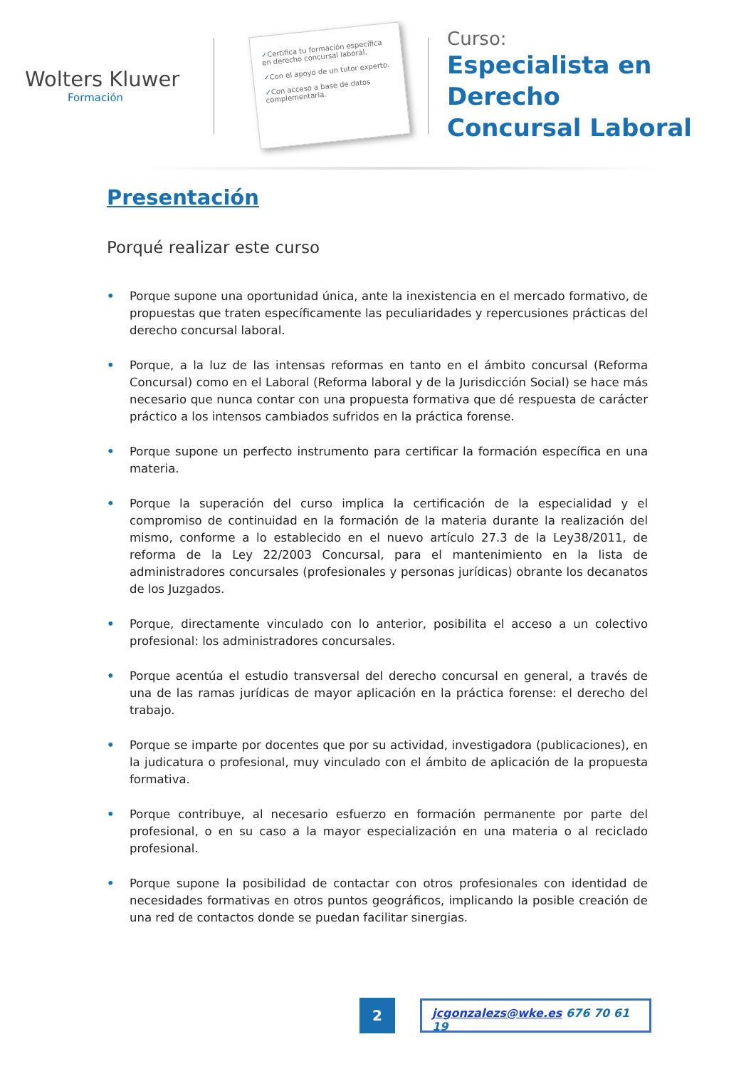Wolters Kluwer
Formación
✓Certifica tu formación específica en derecho concursal laboral.
✓Con el apoyo de un tutor experto.
✓Con acceso a base de datos complementaria.
Curso:
Especialista en Derecho
Concursal Laboral
Presentación
Porqué realizar este curso
• Porque supone una oportunidad única, ante la inexistencia en el mercado formativo, de propuestas que traten específicamente las peculiaridades y repercusiones prácticas del derecho concursal laboral.
• Porque, a la luz de las intensas reformas en tanto en el ámbito concursal (Reforma Concursal) como en el Laboral (Reforma laboral y de la Jurisdicción Social) se hace más necesario que nunca contar con una propuesta formativa que dé respuesta de carácter práctico a los intensos cambiados sufridos en la práctica forense.
• Porque supone un perfecto instrumento para certificar la formación específica en una materia.
• Porque la superación del curso implica la certificación de la especialidad y el compromiso de continuidad en la formación de la materia durante la realización del mismo, conforme a lo establecido en el nuevo artículo 27.3 de la Ley38/2011, de reforma de la Ley 22/2003 Concursal, para el mantenimiento en la lista de administradores concursales (profesionales y personas jurídicas) obrante los decanatos de los Juzgados.
• Porque, directamente vinculado con lo anterior, posibilita el acceso a un colectivo profesional: los administradores concursales.
• Porque acentúa el estudio transversal del derecho concursal en general, a través de una de las ramas jurídicas de mayor aplicación en la práctica forense: el derecho del trabajo.
• Porque se imparte por docentes que por su actividad, investigadora (publicaciones), en la judicatura o profesional, muy vinculado con el ámbito de aplicación de la propuesta formativa.
• Porque contribuye, al necesario esfuerzo en formación permanente por parte del profesional, o en su caso a la mayor especialización en una materia o al reciclado profesional.
• Porque supone la posibilidad de contactar con otros profesionales con identidad de necesidades formativas en otros puntos geográficos, implicando la posible creación de una red de contactos donde se puedan facilitar sinergias.
2
jcgonzalezs@wke.es 676 70 61 19